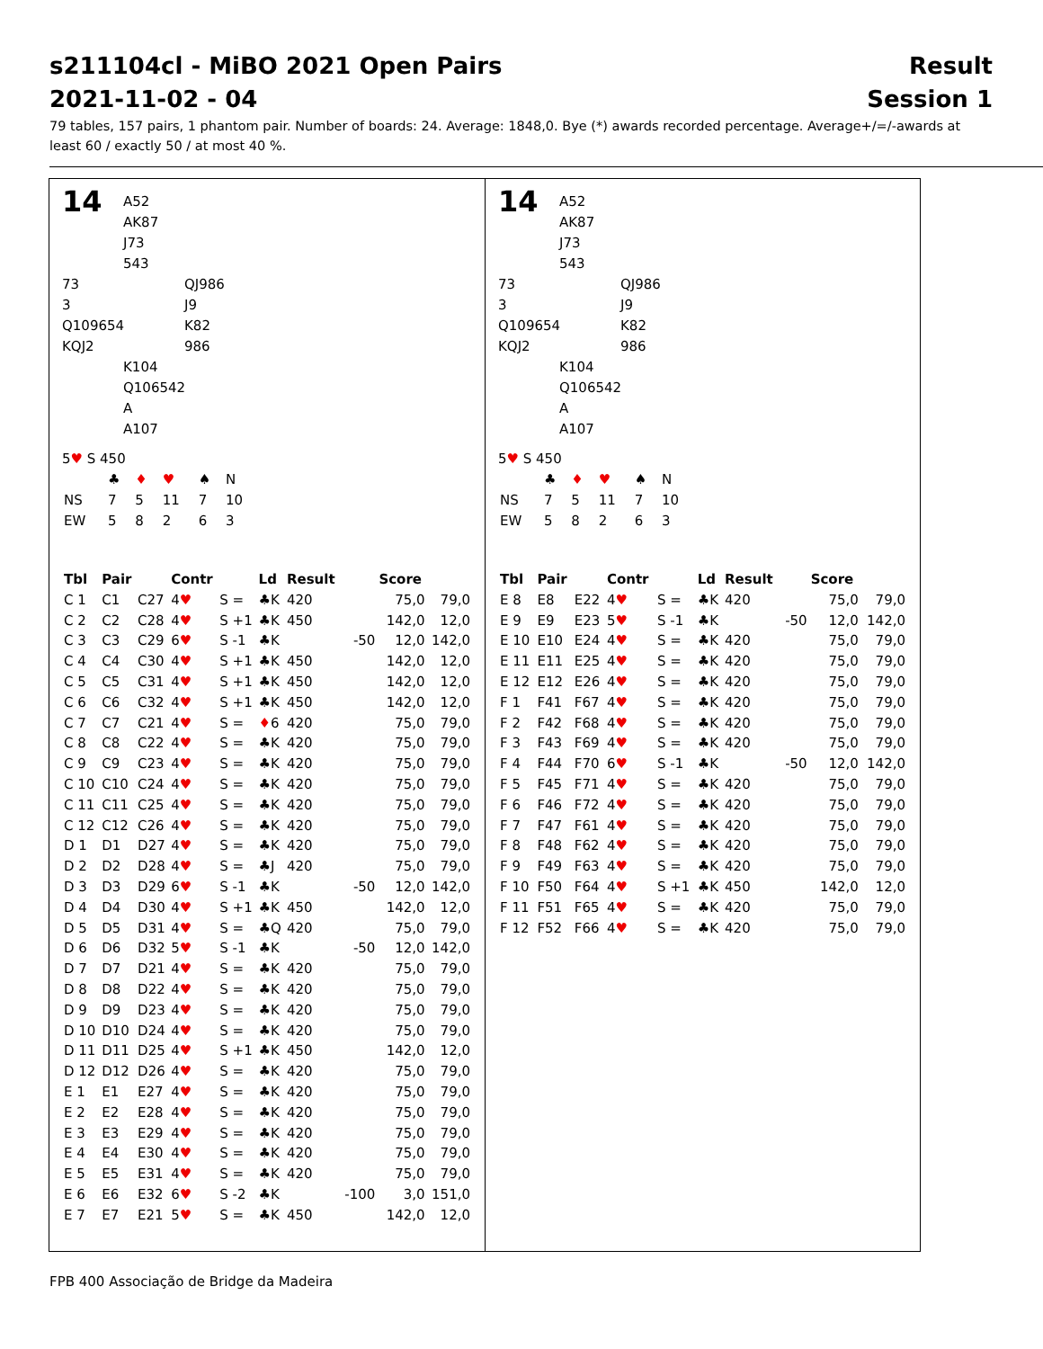s211104cl - MiBO 2021 Open Pairs Result
2021-11-02 - 04 Session 1
79 tables, 157 pairs, 1 phantom pair. Number of boards: 24. Average: 1848,0. Bye (*) awards recorded percentage. Average+/=/-awards at least 60 / exactly 50 / at most 40 %.
14 A52
AK87
J73
543
73
3
Q109654
KQJ2 QJ986
J9
K82
986
K104
Q106542
A
A107
5♥ S 450
| | ♣ | ♦ | ♥ | ♠ | N |
| NS | 7 | 5 | 11 | 7 | 10 |
| EW | 5 | 8 | 2 | 6 | 3 |
| Tbl | Pair | | Contr | | Ld | Result | | Score | |
| --- | --- | --- | --- | --- | --- | --- | --- | --- | --- |
| C 1 | C1 | C27 | 4 ♥ | S = | ♣K | 420 | | 75,0 | 79,0 |
| C 2 | C2 | C28 | 4 ♥ | S +1 | ♣K | 450 | | 142,0 | 12,0 |
| C 3 | C3 | C29 | 6 ♥ | S -1 | ♣K | | -50 | 12,0 | 142,0 |
| C 4 | C4 | C30 | 4 ♥ | S +1 | ♣K | 450 | | 142,0 | 12,0 |
| C 5 | C5 | C31 | 4 ♥ | S +1 | ♣K | 450 | | 142,0 | 12,0 |
| C 6 | C6 | C32 | 4 ♥ | S +1 | ♣K | 450 | | 142,0 | 12,0 |
| C 7 | C7 | C21 | 4 ♥ | S = | ♦ 6 | 420 | | 75,0 | 79,0 |
| C 8 | C8 | C22 | 4 ♥ | S = | ♣K | 420 | | 75,0 | 79,0 |
| C 9 | C9 | C23 | 4 ♥ | S = | ♣K | 420 | | 75,0 | 79,0 |
| C 10 | C10 | C24 | 4 ♥ | S = | ♣K | 420 | | 75,0 | 79,0 |
| C 11 | C11 | C25 | 4 ♥ | S = | ♣K | 420 | | 75,0 | 79,0 |
| C 12 | C12 | C26 | 4 ♥ | S = | ♣K | 420 | | 75,0 | 79,0 |
| D 1 | D1 | D27 | 4 ♥ | S = | ♣K | 420 | | 75,0 | 79,0 |
| D 2 | D2 | D28 | 4 ♥ | S = | ♣J | 420 | | 75,0 | 79,0 |
| D 3 | D3 | D29 | 6 ♥ | S -1 | ♣K | | -50 | 12,0 | 142,0 |
| D 4 | D4 | D30 | 4 ♥ | S +1 | ♣K | 450 | | 142,0 | 12,0 |
| D 5 | D5 | D31 | 4 ♥ | S = | ♣Q | 420 | | 75,0 | 79,0 |
| D 6 | D6 | D32 | 5 ♥ | S -1 | ♣K | | -50 | 12,0 | 142,0 |
| D 7 | D7 | D21 | 4 ♥ | S = | ♣K | 420 | | 75,0 | 79,0 |
| D 8 | D8 | D22 | 4 ♥ | S = | ♣K | 420 | | 75,0 | 79,0 |
| D 9 | D9 | D23 | 4 ♥ | S = | ♣K | 420 | | 75,0 | 79,0 |
| D 10 | D10 | D24 | 4 ♥ | S = | ♣K | 420 | | 75,0 | 79,0 |
| D 11 | D11 | D25 | 4 ♥ | S +1 | ♣K | 450 | | 142,0 | 12,0 |
| D 12 | D12 | D26 | 4 ♥ | S = | ♣K | 420 | | 75,0 | 79,0 |
| E 1 | E1 | E27 | 4 ♥ | S = | ♣K | 420 | | 75,0 | 79,0 |
| E 2 | E2 | E28 | 4 ♥ | S = | ♣K | 420 | | 75,0 | 79,0 |
| E 3 | E3 | E29 | 4 ♥ | S = | ♣K | 420 | | 75,0 | 79,0 |
| E 4 | E4 | E30 | 4 ♥ | S = | ♣K | 420 | | 75,0 | 79,0 |
| E 5 | E5 | E31 | 4 ♥ | S = | ♣K | 420 | | 75,0 | 79,0 |
| E 6 | E6 | E32 | 6 ♥ | S -2 | ♣K | | -100 | 3,0 | 151,0 |
| E 7 | E7 | E21 | 5 ♥ | S = | ♣K | 450 | | 142,0 | 12,0 |
14 A52
AK87
J73
543
73
3
Q109654
KQJ2 QJ986
J9
K82
986
K104
Q106542
A
A107
5♥ S 450
| | ♣ | ♦ | ♥ | ♠ | N |
| NS | 7 | 5 | 11 | 7 | 10 |
| EW | 5 | 8 | 2 | 6 | 3 |
| Tbl | Pair | | Contr | | Ld | Result | | Score | |
| --- | --- | --- | --- | --- | --- | --- | --- | --- | --- |
| E 8 | E8 | E22 | 4 ♥ | S = | ♣K | 420 | | 75,0 | 79,0 |
| E 9 | E9 | E23 | 5 ♥ | S -1 | ♣K | | -50 | 12,0 | 142,0 |
| E 10 | E10 | E24 | 4 ♥ | S = | ♣K | 420 | | 75,0 | 79,0 |
| E 11 | E11 | E25 | 4 ♥ | S = | ♣K | 420 | | 75,0 | 79,0 |
| E 12 | E12 | E26 | 4 ♥ | S = | ♣K | 420 | | 75,0 | 79,0 |
| F 1 | F41 | F67 | 4 ♥ | S = | ♣K | 420 | | 75,0 | 79,0 |
| F 2 | F42 | F68 | 4 ♥ | S = | ♣K | 420 | | 75,0 | 79,0 |
| F 3 | F43 | F69 | 4 ♥ | S = | ♣K | 420 | | 75,0 | 79,0 |
| F 4 | F44 | F70 | 6 ♥ | S -1 | ♣K | | -50 | 12,0 | 142,0 |
| F 5 | F45 | F71 | 4 ♥ | S = | ♣K | 420 | | 75,0 | 79,0 |
| F 6 | F46 | F72 | 4 ♥ | S = | ♣K | 420 | | 75,0 | 79,0 |
| F 7 | F47 | F61 | 4 ♥ | S = | ♣K | 420 | | 75,0 | 79,0 |
| F 8 | F48 | F62 | 4 ♥ | S = | ♣K | 420 | | 75,0 | 79,0 |
| F 9 | F49 | F63 | 4 ♥ | S = | ♣K | 420 | | 75,0 | 79,0 |
| F 10 | F50 | F64 | 4 ♥ | S +1 | ♣K | 450 | | 142,0 | 12,0 |
| F 11 | F51 | F65 | 4 ♥ | S = | ♣K | 420 | | 75,0 | 79,0 |
| F 12 | F52 | F66 | 4 ♥ | S = | ♣K | 420 | | 75,0 | 79,0 |
FPB 400 Associação de Bridge da Madeira